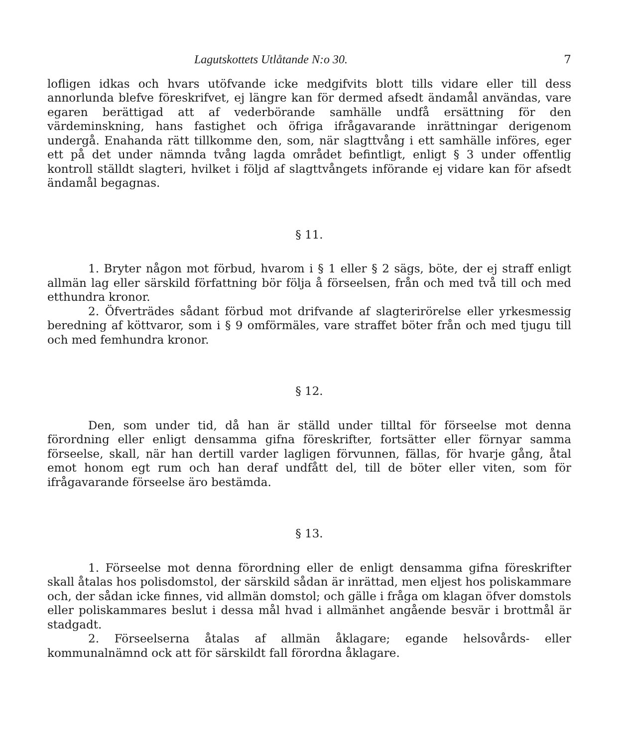Lagutskottets Utlåtande N:o 30. 7
lofligen idkas och hvars utöfvande icke medgifvits blott tills vidare eller till dess annorlunda blefve föreskrifvet, ej längre kan för dermed afsedt ändamål användas, vare egaren berättigad att af vederbörande samhälle undfå ersättning för den värdeminskning, hans fastighet och öfriga ifrågavarande inrättningar derigenom undergå. Enahanda rätt tillkomme den, som, när slagttvång i ett samhälle införes, eger ett på det under nämnda tvång lagda området befintligt, enligt § 3 under offentlig kontroll ställdt slagteri, hvilket i följd af slagttvångets införande ej vidare kan för afsedt ändamål begagnas.
§ 11.
1. Bryter någon mot förbud, hvarom i § 1 eller § 2 sägs, böte, der ej straff enligt allmän lag eller särskild författning bör följa å förseelsen, från och med två till och med etthundra kronor.
2. Öfverträdes sådant förbud mot drifvande af slagterirörelse eller yrkesmessig beredning af köttvaror, som i § 9 omförmäles, vare straffet böter från och med tjugu till och med femhundra kronor.
§ 12.
Den, som under tid, då han är ställd under tilltal för förseelse mot denna förordning eller enligt densamma gifna föreskrifter, fortsätter eller förnyar samma förseelse, skall, när han dertill varder lagligen förvunnen, fällas, för hvarje gång, åtal emot honom egt rum och han deraf undfått del, till de böter eller viten, som för ifrågavarande förseelse äro bestämda.
§ 13.
1. Förseelse mot denna förordning eller de enligt densamma gifna föreskrifter skall åtalas hos polisdomstol, der särskild sådan är inrättad, men eljest hos poliskammare och, der sådan icke finnes, vid allmän domstol; och gälle i fråga om klagan öfver domstols eller poliskammares beslut i dessa mål hvad i allmänhet angående besvär i brottmål är stadgadt.
2. Förseelserna åtalas af allmän åklagare; egande helsovårds- eller kommunalnämnd ock att för särskildt fall förordna åklagare.